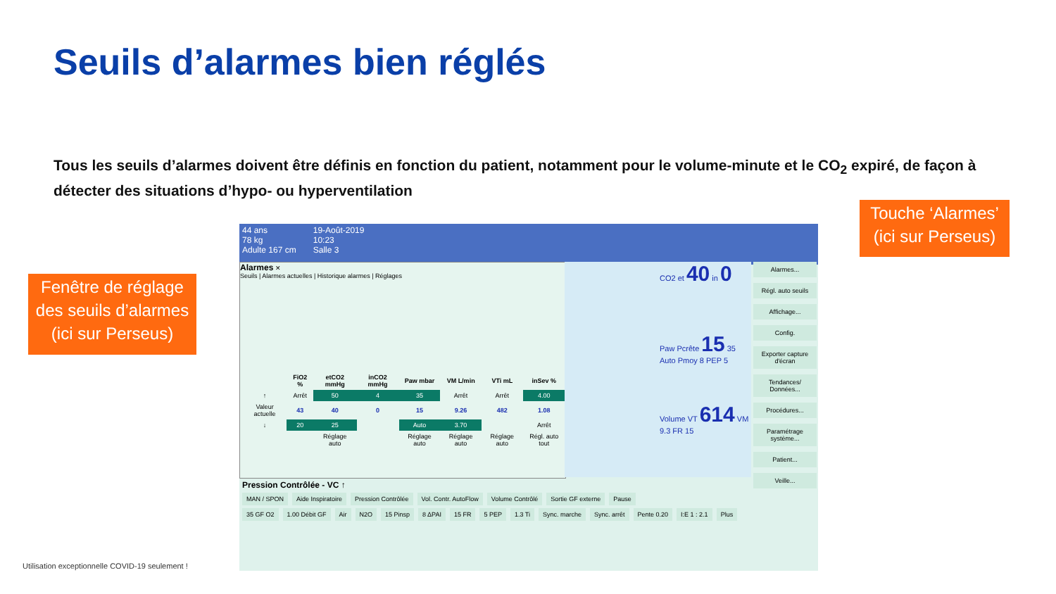Seuils d’alarmes bien réglés
Tous les seuils d’alarmes doivent être définis en fonction du patient, notamment pour le volume-minute et le CO<sub>2</sub> expiré, de façon à détecter des situations d’hypo- ou hyperventilation
Fenêtre de réglage
des seuils d’alarmes
(ici sur Perseus)
Touche ‘Alarmes’
(ici sur Perseus)
44 ans
78 kg
Adulte 167 cm
19-Août-2019
10:23
Salle 3
Alarmes ✕
Seuils | Alarmes actuelles | Historique alarmes | Réglages
| | FiO2 % | etCO2 mmHg | inCO2 mmHg | Paw mbar | VM L/min | VTi mL | inSev % |
| --- | --- | --- | --- | --- | --- | --- | --- |
| ↑ | Arrêt | 50 | 4 | 35 | Arrêt | Arrêt | 4.00 |
| Valeur actuelle | 43 | 40 | 0 | 15 | 9.26 | 482 | 1.08 |
| ↓ | 20 | 25 | | Auto | 3.70 | | Arrêt |
| | | Réglage auto | | Réglage auto | Réglage auto | Réglage auto | Régl. auto tout |
CO2 et 40 in 0
Paw Pcrête 15 35 Auto Pmoy 8 PEP 5
Volume VT 614 VM 9.3 FR 15
Alarmes...
Régl. auto seuils
Affichage...
Config.
Exporter capture d'écran
Tendances/ Données...
Procédures...
Paramétrage système...
Patient...
Veille...
Pression Contrôlée - VC ↑
MAN / SPON Aide Inspiratoire Pression Contrôlée Vol. Contr. AutoFlow Volume Contrôlé Sortie GF externe Pause
35 GF O2 1.00 Débit GF Air N2O 15 Pinsp 8 ΔPAI 15 FR 5 PEP 1.3 Ti Sync. marche Sync. arrêt Pente 0.20 I:E 1 : 2.1 Plus
Utilisation exceptionnelle COVID-19 seulement !